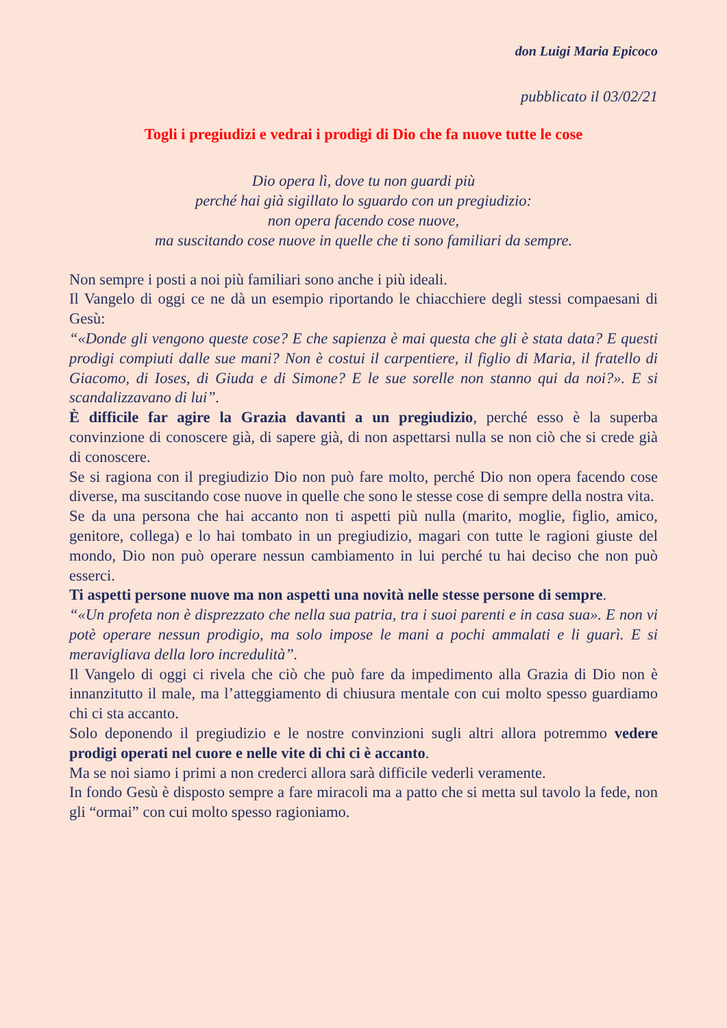don Luigi Maria Epicoco
pubblicato il 03/02/21
Togli i pregiudizi e vedrai i prodigi di Dio che fa nuove tutte le cose
Dio opera lì, dove tu non guardi più
perché hai già sigillato lo sguardo con un pregiudizio:
non opera facendo cose nuove,
ma suscitando cose nuove in quelle che ti sono familiari da sempre.
Non sempre i posti a noi più familiari sono anche i più ideali.
Il Vangelo di oggi ce ne dà un esempio riportando le chiacchiere degli stessi compaesani di Gesù:
“«Donde gli vengono queste cose? E che sapienza è mai questa che gli è stata data? E questi prodigi compiuti dalle sue mani? Non è costui il carpentiere, il figlio di Maria, il fratello di Giacomo, di Ioses, di Giuda e di Simone? E le sue sorelle non stanno qui da noi?». E si scandalizzavano di lui”.
È difficile far agire la Grazia davanti a un pregiudizio, perché esso è la superba convinzione di conoscere già, di sapere già, di non aspettarsi nulla se non ciò che si crede già di conoscere.
Se si ragiona con il pregiudizio Dio non può fare molto, perché Dio non opera facendo cose diverse, ma suscitando cose nuove in quelle che sono le stesse cose di sempre della nostra vita.
Se da una persona che hai accanto non ti aspetti più nulla (marito, moglie, figlio, amico, genitore, collega) e lo hai tombato in un pregiudizio, magari con tutte le ragioni giuste del mondo, Dio non può operare nessun cambiamento in lui perché tu hai deciso che non può esserci.
Ti aspetti persone nuove ma non aspetti una novità nelle stesse persone di sempre.
“«Un profeta non è disprezzato che nella sua patria, tra i suoi parenti e in casa sua». E non vi potè operare nessun prodigio, ma solo impose le mani a pochi ammalati e li guarì. E si meravigliava della loro incredulità”.
Il Vangelo di oggi ci rivela che ciò che può fare da impedimento alla Grazia di Dio non è innanzitutto il male, ma l’atteggiamento di chiusura mentale con cui molto spesso guardiamo chi ci sta accanto.
Solo deponendo il pregiudizio e le nostre convinzioni sugli altri allora potremmo vedere prodigi operati nel cuore e nelle vite di chi ci è accanto.
Ma se noi siamo i primi a non crederci allora sarà difficile vederli veramente.
In fondo Gesù è disposto sempre a fare miracoli ma a patto che si metta sul tavolo la fede, non gli “ormai” con cui molto spesso ragioniamo.